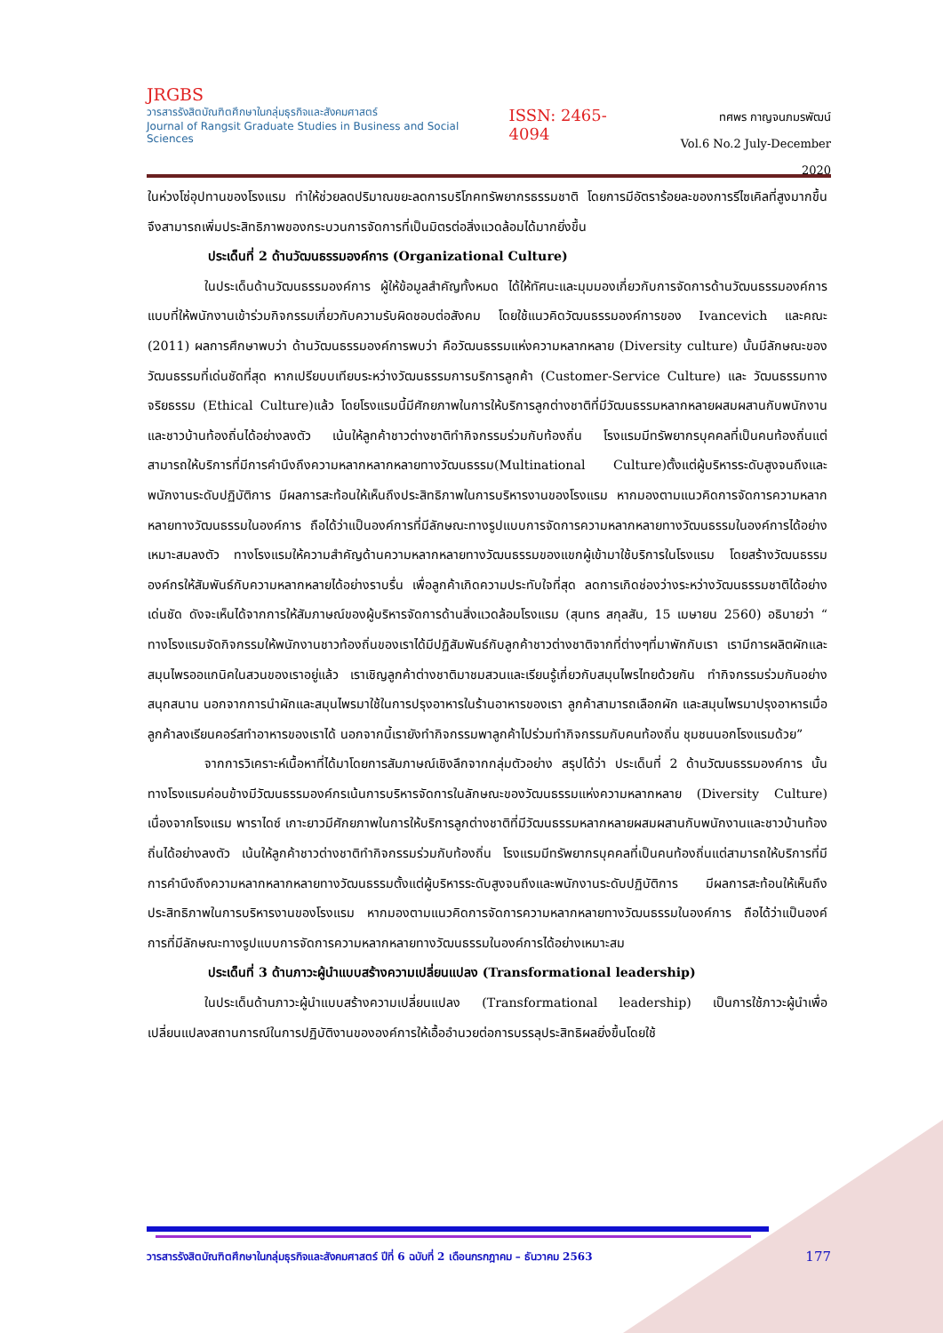JRGBS
วารสารรังสิตบัณฑิตศึกษาในกลุ่มธุรกิจและสังคมศาสตร์
Journal of Rangsit Graduate Studies in Business and Social Sciences
ISSN: 2465-4094
ทศพร กาญจนภมรพัฒน์
Vol.6 No.2 July-December 2020
ในห่วงโซ่อุปทานของโรงแรม ทำให้ช่วยลดปริมาณขยะลดการบริโภคทรัพยากรธรรมชาติ โดยการมีอัตราร้อยละของการรีไซเคิลที่สูงมากขึ้น จึงสามารถเพิ่มประสิทธิภาพของกระบวนการจัดการที่เป็นมิตรต่อสิ่งแวดล้อมได้มากยิ่งขึ้น
ประเด็นที่ 2 ด้านวัฒนธรรมองค์การ (Organizational Culture)
ในประเด็นด้านวัฒนธรรมองค์การ ผู้ให้ข้อมูลสำคัญทั้งหมด ได้ให้ทัศนะและมุมมองเกี่ยวกับการจัดการด้านวัฒนธรรมองค์การแบบที่ให้พนักงานเข้าร่วมกิจกรรมเกี่ยวกับความรับผิดชอบต่อสังคม โดยใช้แนวคิดวัฒนธรรมองค์การของ Ivancevich และคณะ (2011) ผลการศึกษาพบว่า ด้านวัฒนธรรมองค์การพบว่า คือวัฒนธรรมแห่งความหลากหลาย (Diversity culture) นั้นมีลักษณะของวัฒนธรรมที่เด่นชัดที่สุด หากเปรียบบเทียบระหว่างวัฒนธรรมการบริการลูกค้า (Customer-Service Culture) และ วัฒนธรรมทางจริยธรรม (Ethical Culture)แล้ว โดยโรงแรมนี้มีศักยภาพในการให้บริการลูกต่างชาติที่มีวัฒนธรรมหลากหลายผสมผสานกับพนักงานและชาวบ้านท้องถิ่นได้อย่างลงตัว เน้นให้ลูกค้าชาวต่างชาติทำกิจกรรมร่วมกับท้องถิ่น โรงแรมมีทรัพยากรบุคคลที่เป็นคนท้องถิ่นแต่สามารถให้บริการที่มีการคำนึงถึงความหลากหลากหลายทางวัฒนธรรม(Multinational Culture)ตั้งแต่ผู้บริหารระดับสูงจนถึงและพนักงานระดับปฏิบัติการ มีผลการสะท้อนให้เห็นถึงประสิทธิภาพในการบริหารงานของโรงแรม หากมองตามแนวคิดการจัดการความหลากหลายทางวัฒนธรรมในองค์การ ถือได้ว่าแป็นองค์การที่มีลักษณะทางรูปแบบการจัดการความหลากหลายทางวัฒนธรรมในองค์การได้อย่างเหมาะสมลงตัว ทางโรงแรมให้ความสำคัญด้านความหลากหลายทางวัฒนธรรมของแขกผู้เข้ามาใช้บริการในโรงแรม โดยสร้างวัฒนธรรมองค์กรให้สัมพันธ์กับความหลากหลายได้อย่างราบรื่น เพื่อลูกค้าเกิดความประทับใจที่สุด ลดการเกิดช่องว่างระหว่างวัฒนธรรมชาติได้อย่างเด่นชัด ดังจะเห็นได้จากการให้สัมภาษณ์ของผู้บริหารจัดการด้านสิ่งแวดล้อมโรงแรม (สุนทร สกุลสัน, 15 เมษายน 2560) อธิบายว่า “ ทางโรงแรมจัดกิจกรรมให้พนักงานชาวท้องถิ่นของเราได้มีปฏิสัมพันธ์กับลูกค้าชาวต่างชาติจากที่ต่างๆที่มาพักกับเรา เรามีการผลิตผักและสมุนไพรออแกนิคในสวนของเราอยู่แล้ว เราเชิญลูกค้าต่างชาติมาชมสวนและเรียนรู้เกี่ยวกับสมุนไพรไทยด้วยกัน ทำกิจกรรมร่วมกันอย่างสนุกสนาน นอกจากการนำผักและสมุนไพรมาใช้ในการปรุงอาหารในร้านอาหารของเรา ลูกค้าสามารถเลือกผัก และสมุนไพรมาปรุงอาหารเมื่อลูกค้าลงเรียนคอร์สทำอาหารของเราได้ นอกจากนี้เรายังทำกิจกรรมพาลูกค้าไปร่วมทำกิจกรรมกับคนท้องถิ่น ชุมชนนอกโรงแรมด้วย”
จากการวิเคราะห์เนื้อหาที่ได้มาโดยการสัมภาษณ์เชิงลึกจากกลุ่มตัวอย่าง สรุปได้ว่า ประเด็นที่ 2 ด้านวัฒนธรรมองค์การ นั้น ทางโรงแรมค่อนข้างมีวัฒนธรรมองค์กรเน้นการบริหารจัดการในลักษณะของวัฒนธรรมแห่งความหลากหลาย (Diversity Culture) เนื่องจากโรงแรม พาราไดซ์ เกาะยาวมีศักยภาพในการให้บริการลูกต่างชาติที่มีวัฒนธรรมหลากหลายผสมผสานกับพนักงานและชาวบ้านท้องถิ่นได้อย่างลงตัว เน้นให้ลูกค้าชาวต่างชาติทำกิจกรรมร่วมกับท้องถิ่น โรงแรมมีทรัพยากรบุคคลที่เป็นคนท้องถิ่นแต่สามารถให้บริการที่มีการคำนึงถึงความหลากหลากหลายทางวัฒนธรรมตั้งแต่ผู้บริหารระดับสูงจนถึงและพนักงานระดับปฏิบัติการ มีผลการสะท้อนให้เห็นถึงประสิทธิภาพในการบริหารงานของโรงแรม หากมองตามแนวคิดการจัดการความหลากหลายทางวัฒนธรรมในองค์การ ถือได้ว่าแป็นองค์การที่มีลักษณะทางรูปแบบการจัดการความหลากหลายทางวัฒนธรรมในองค์การได้อย่างเหมาะสม
ประเด็นที่ 3 ด้านภาวะผู้นำแบบสร้างความเปลี่ยนแปลง (Transformational leadership)
ในประเด็นด้านภาวะผู้นำแบบสร้างความเปลี่ยนแปลง (Transformational leadership) เป็นการใช้ภาวะผู้นำเพื่อเปลี่ยนแปลงสถานการณ์ในการปฏิบัติงานขององค์การให้เอื้ออำนวยต่อการบรรลุประสิทธิผลยิ่งขึ้นโดยใช้
วารสารรังสิตบัณฑิตศึกษาในกลุ่มธุรกิจและสังคมศาสตร์ ปีที่ 6 ฉบับที่ 2 เดือนกรกฎาคม – ธันวาคม 2563 177